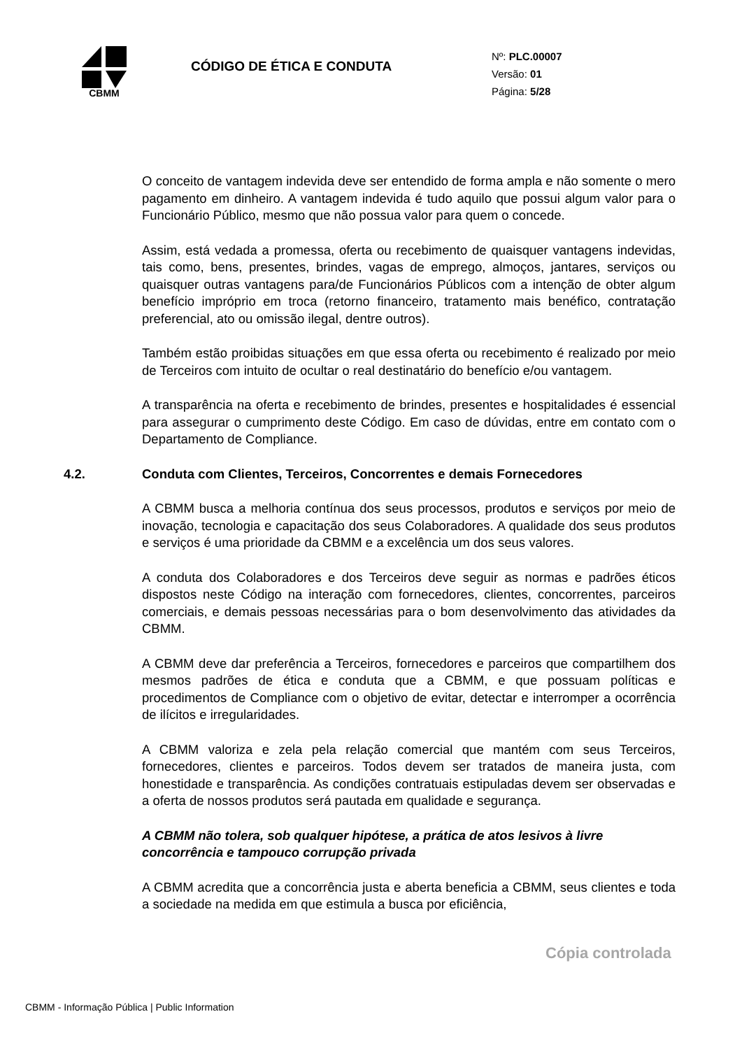CBMM
CÓDIGO DE ÉTICA E CONDUTA
Nº: PLC.00007
Versão: 01
Página: 5/28
O conceito de vantagem indevida deve ser entendido de forma ampla e não somente o mero pagamento em dinheiro. A vantagem indevida é tudo aquilo que possui algum valor para o Funcionário Público, mesmo que não possua valor para quem o concede.
Assim, está vedada a promessa, oferta ou recebimento de quaisquer vantagens indevidas, tais como, bens, presentes, brindes, vagas de emprego, almoços, jantares, serviços ou quaisquer outras vantagens para/de Funcionários Públicos com a intenção de obter algum benefício impróprio em troca (retorno financeiro, tratamento mais benéfico, contratação preferencial, ato ou omissão ilegal, dentre outros).
Também estão proibidas situações em que essa oferta ou recebimento é realizado por meio de Terceiros com intuito de ocultar o real destinatário do benefício e/ou vantagem.
A transparência na oferta e recebimento de brindes, presentes e hospitalidades é essencial para assegurar o cumprimento deste Código. Em caso de dúvidas, entre em contato com o Departamento de Compliance.
4.2. Conduta com Clientes, Terceiros, Concorrentes e demais Fornecedores
A CBMM busca a melhoria contínua dos seus processos, produtos e serviços por meio de inovação, tecnologia e capacitação dos seus Colaboradores. A qualidade dos seus produtos e serviços é uma prioridade da CBMM e a excelência um dos seus valores.
A conduta dos Colaboradores e dos Terceiros deve seguir as normas e padrões éticos dispostos neste Código na interação com fornecedores, clientes, concorrentes, parceiros comerciais, e demais pessoas necessárias para o bom desenvolvimento das atividades da CBMM.
A CBMM deve dar preferência a Terceiros, fornecedores e parceiros que compartilhem dos mesmos padrões de ética e conduta que a CBMM, e que possuam políticas e procedimentos de Compliance com o objetivo de evitar, detectar e interromper a ocorrência de ilícitos e irregularidades.
A CBMM valoriza e zela pela relação comercial que mantém com seus Terceiros, fornecedores, clientes e parceiros. Todos devem ser tratados de maneira justa, com honestidade e transparência. As condições contratuais estipuladas devem ser observadas e a oferta de nossos produtos será pautada em qualidade e segurança.
A CBMM não tolera, sob qualquer hipótese, a prática de atos lesivos à livre concorrência e tampouco corrupção privada
A CBMM acredita que a concorrência justa e aberta beneficia a CBMM, seus clientes e toda a sociedade na medida em que estimula a busca por eficiência,
Cópia controlada
CBMM - Informação Pública | Public Information